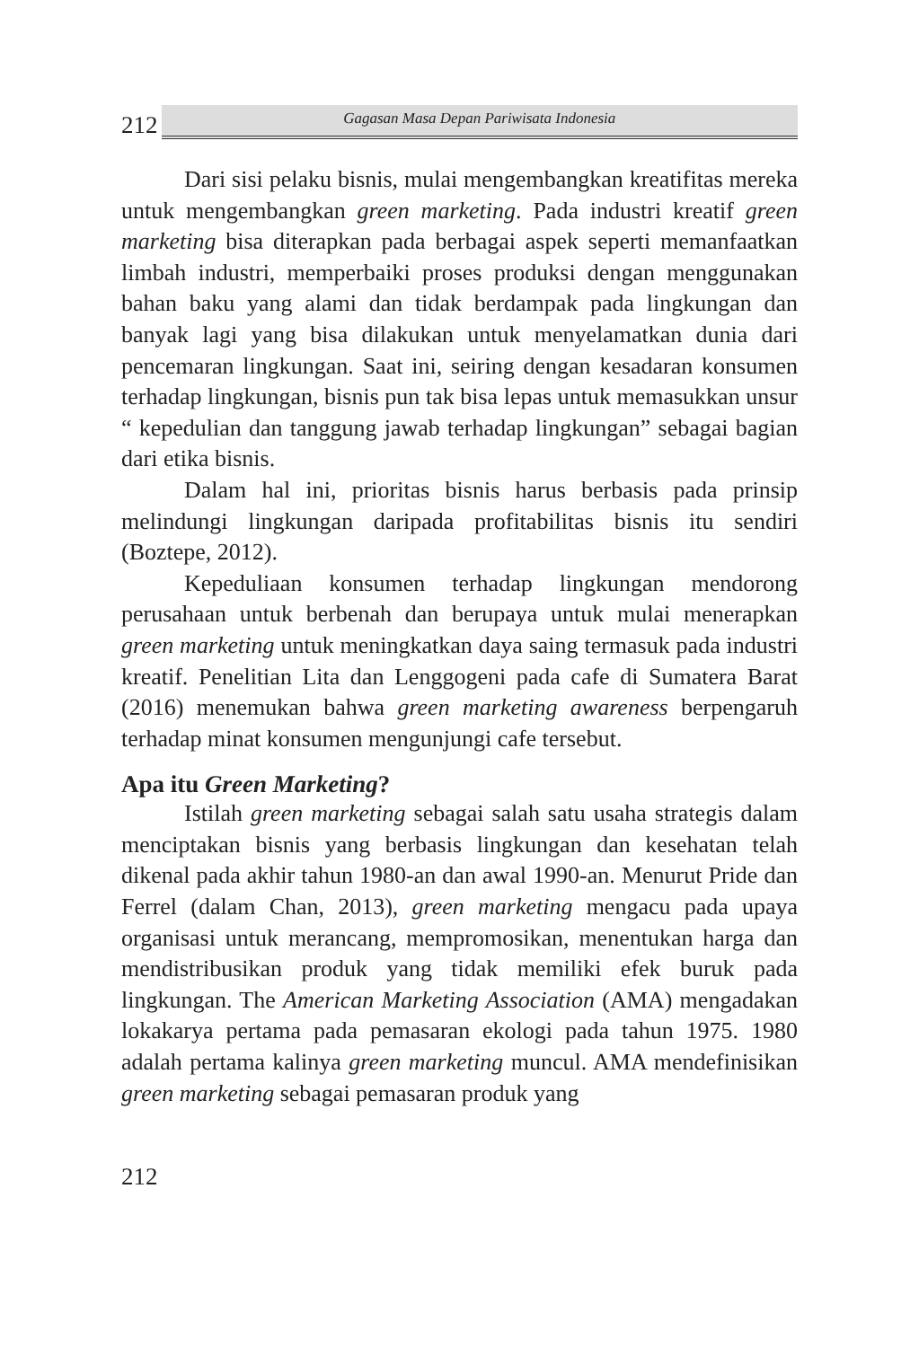212
Gagasan Masa Depan Pariwisata Indonesia
Dari sisi pelaku bisnis, mulai mengembangkan kreatifitas mereka untuk mengembangkan green marketing. Pada industri kreatif green marketing bisa diterapkan pada berbagai aspek seperti memanfaatkan limbah industri, memperbaiki proses produksi dengan menggunakan bahan baku yang alami dan tidak berdampak pada lingkungan dan banyak lagi yang bisa dilakukan untuk menyelamatkan dunia dari pencemaran lingkungan. Saat ini, seiring dengan kesadaran konsumen terhadap lingkungan, bisnis pun tak bisa lepas untuk memasukkan unsur “ kepedulian dan tanggung jawab terhadap lingkungan” sebagai bagian dari etika bisnis.
Dalam hal ini, prioritas bisnis harus berbasis pada prinsip melindungi lingkungan daripada profitabilitas bisnis itu sendiri (Boztepe, 2012).
Kepeduliaan konsumen terhadap lingkungan mendorong perusahaan untuk berbenah dan berupaya untuk mulai menerapkan green marketing untuk meningkatkan daya saing termasuk pada industri kreatif. Penelitian Lita dan Lenggogeni pada cafe di Sumatera Barat (2016) menemukan bahwa green marketing awareness berpengaruh terhadap minat konsumen mengunjungi cafe tersebut.
Apa itu Green Marketing?
Istilah green marketing sebagai salah satu usaha strategis dalam menciptakan bisnis yang berbasis lingkungan dan kesehatan telah dikenal pada akhir tahun 1980-an dan awal 1990-an. Menurut Pride dan Ferrel (dalam Chan, 2013), green marketing mengacu pada upaya organisasi untuk merancang, mempromosikan, menentukan harga dan mendistribusikan produk yang tidak memiliki efek buruk pada lingkungan. The American Marketing Association (AMA) mengadakan lokakarya pertama pada pemasaran ekologi pada tahun 1975. 1980 adalah pertama kalinya green marketing muncul. AMA mendefinisikan green marketing sebagai pemasaran produk yang
212